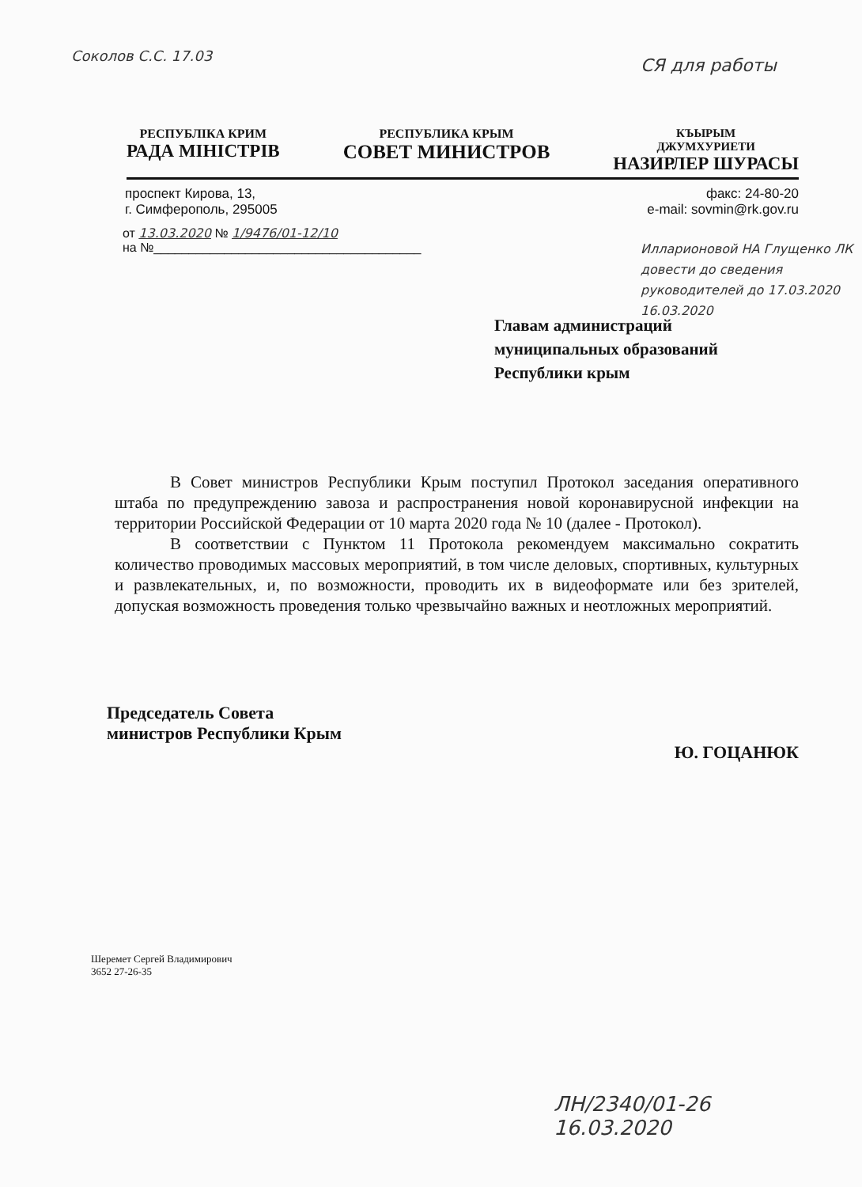Соколов С.С. 17.03 СЯ для работы
РЕСПУБЛІКА КРИМ
РАДА МІНІСТРІВ
РЕСПУБЛИКА КРЫМ
СОВЕТ МИНИСТРОВ
КЪЫРЫМ
ДЖУМХУРИЕТИ
НАЗИРЛЕР ШУРАСЫ
проспект Кирова, 13,
г. Симферополь, 295005
факс: 24-80-20
e-mail: sovmin@rk.gov.ru
от 13.03.2020 № 1/9476/01-12/10
на №______________________________________
Илларионовой НА Глущенко ЛК довести до сведения руководителей до 17.03.2020 16.03.2020
Главам администраций
муниципальных образований
Республики крым
В Совет министров Республики Крым поступил Протокол заседания оперативного штаба по предупреждению завоза и распространения новой коронавирусной инфекции на территории Российской Федерации от 10 марта 2020 года № 10 (далее - Протокол).
В соответствии с Пунктом 11 Протокола рекомендуем максимально сократить количество проводимых массовых мероприятий, в том числе деловых, спортивных, культурных и развлекательных, и, по возможности, проводить их в видеоформате или без зрителей, допуская возможность проведения только чрезвычайно важных и неотложных мероприятий.
Председатель Совета
министров Республики Крым
Ю. ГОЦАНЮК
Шеремет Сергей Владимирович
3652 27-26-35
ЛН/2340/01-26
16.03.2020